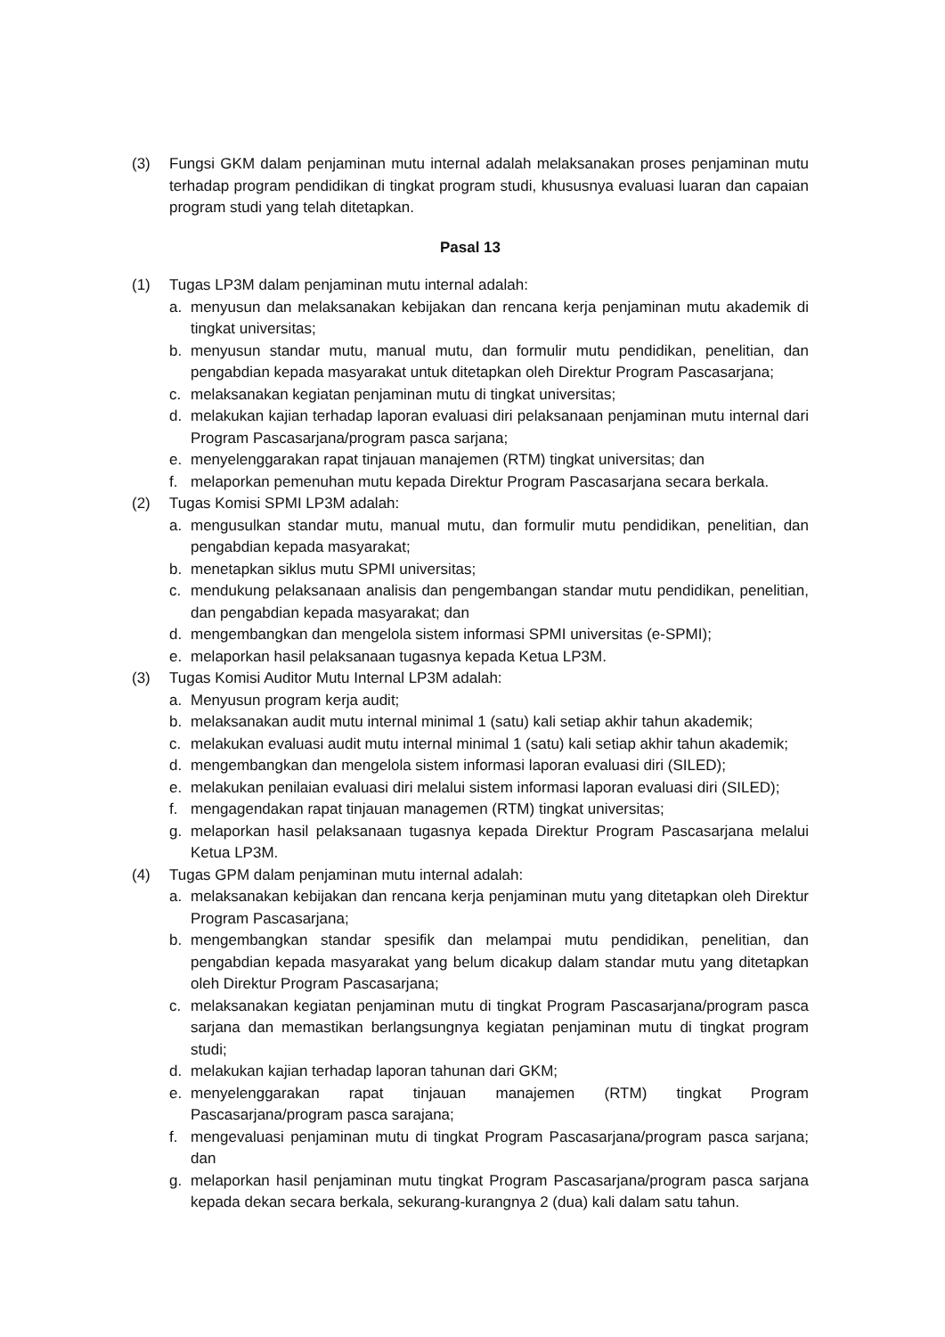(3) Fungsi GKM dalam penjaminan mutu internal adalah melaksanakan proses penjaminan mutu terhadap program pendidikan di tingkat program studi, khususnya evaluasi luaran dan capaian program studi yang telah ditetapkan.
Pasal 13
(1) Tugas LP3M dalam penjaminan mutu internal adalah:
a. menyusun dan melaksanakan kebijakan dan rencana kerja penjaminan mutu akademik di tingkat universitas;
b. menyusun standar mutu, manual mutu, dan formulir mutu pendidikan, penelitian, dan pengabdian kepada masyarakat untuk ditetapkan oleh Direktur Program Pascasarjana;
c. melaksanakan kegiatan penjaminan mutu di tingkat universitas;
d. melakukan kajian terhadap laporan evaluasi diri pelaksanaan penjaminan mutu internal dari Program Pascasarjana/program pasca sarjana;
e. menyelenggarakan rapat tinjauan manajemen (RTM) tingkat universitas; dan
f. melaporkan pemenuhan mutu kepada Direktur Program Pascasarjana secara berkala.
(2) Tugas Komisi SPMI LP3M adalah:
a. mengusulkan standar mutu, manual mutu, dan formulir mutu pendidikan, penelitian, dan pengabdian kepada masyarakat;
b. menetapkan siklus mutu SPMI universitas;
c. mendukung pelaksanaan analisis dan pengembangan standar mutu pendidikan, penelitian, dan pengabdian kepada masyarakat; dan
d. mengembangkan dan mengelola sistem informasi SPMI universitas (e-SPMI);
e. melaporkan hasil pelaksanaan tugasnya kepada Ketua LP3M.
(3) Tugas Komisi Auditor Mutu Internal LP3M adalah:
a. Menyusun program kerja audit;
b. melaksanakan audit mutu internal minimal 1 (satu) kali setiap akhir tahun akademik;
c. melakukan evaluasi audit mutu internal minimal 1 (satu) kali setiap akhir tahun akademik;
d. mengembangkan dan mengelola sistem informasi laporan evaluasi diri (SILED);
e. melakukan penilaian evaluasi diri melalui sistem informasi laporan evaluasi diri (SILED);
f. mengagendakan rapat tinjauan managemen (RTM) tingkat universitas;
g. melaporkan hasil pelaksanaan tugasnya kepada Direktur Program Pascasarjana melalui Ketua LP3M.
(4) Tugas GPM dalam penjaminan mutu internal adalah:
a. melaksanakan kebijakan dan rencana kerja penjaminan mutu yang ditetapkan oleh Direktur Program Pascasarjana;
b. mengembangkan standar spesifik dan melampai mutu pendidikan, penelitian, dan pengabdian kepada masyarakat yang belum dicakup dalam standar mutu yang ditetapkan oleh Direktur Program Pascasarjana;
c. melaksanakan kegiatan penjaminan mutu di tingkat Program Pascasarjana/program pasca sarjana dan memastikan berlangsungnya kegiatan penjaminan mutu di tingkat program studi;
d. melakukan kajian terhadap laporan tahunan dari GKM;
e. menyelenggarakan rapat tinjauan manajemen (RTM) tingkat Program Pascasarjana/program pasca sarajana;
f. mengevaluasi penjaminan mutu di tingkat Program Pascasarjana/program pasca sarjana; dan
g. melaporkan hasil penjaminan mutu tingkat Program Pascasarjana/program pasca sarjana kepada dekan secara berkala, sekurang-kurangnya 2 (dua) kali dalam satu tahun.